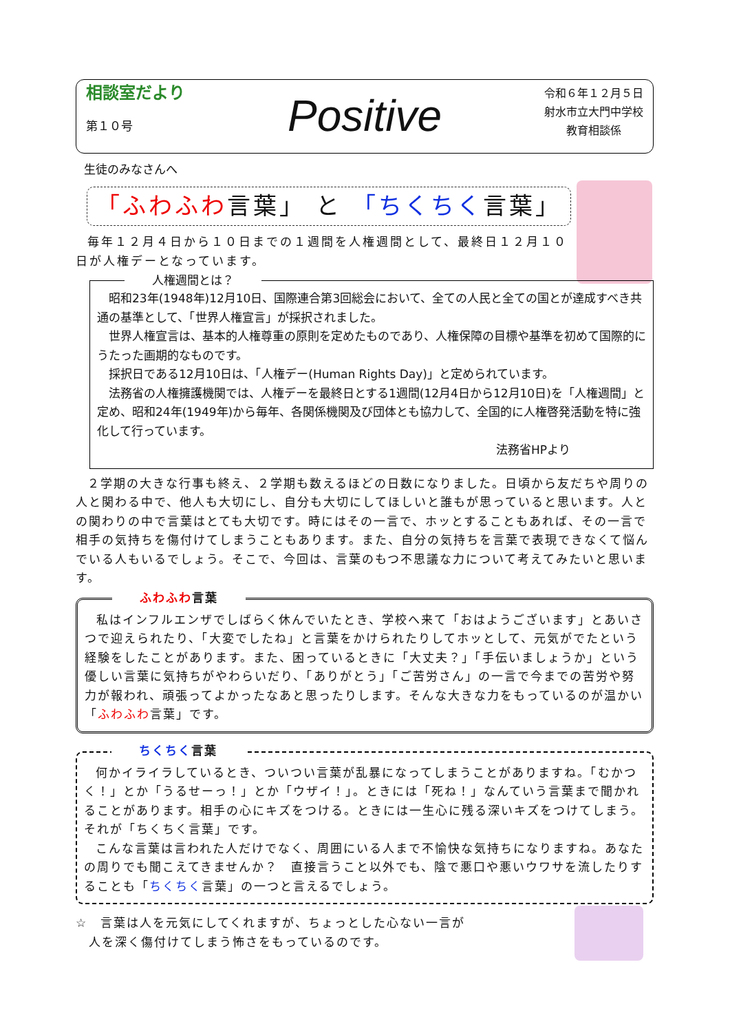相談室だより
第１０号
Positive
令和６年１２月５日
射水市立大門中学校
教育相談係
生徒のみなさんへ
「ふわふわ言葉」 と 「ちくちく言葉」
毎年１２月４日から１０日までの１週間を人権週間として、最終日１２月１０日が人権デーとなっています。
人権週間とは？
昭和23年(1948年)12月10日、国際連合第3回総会において、全ての人民と全ての国とが達成すべき共通の基準として、「世界人権宣言」が採択されました。
世界人権宣言は、基本的人権尊重の原則を定めたものであり、人権保障の目標や基準を初めて国際的にうたった画期的なものです。
採択日である12月10日は、「人権デー(Human Rights Day)」と定められています。
法務省の人権擁護機関では、人権デーを最終日とする1週間(12月4日から12月10日)を「人権週間」と定め、昭和24年(1949年)から毎年、各関係機関及び団体とも協力して、全国的に人権啓発活動を特に強化して行っています。
法務省HPより
２学期の大きな行事も終え、２学期も数えるほどの日数になりました。日頃から友だちや周りの人と関わる中で、他人も大切にし、自分も大切にしてほしいと誰もが思っていると思います。人との関わりの中で言葉はとても大切です。時にはその一言で、ホッとすることもあれば、その一言で相手の気持ちを傷付けてしまうこともあります。また、自分の気持ちを言葉で表現できなくて悩んでいる人もいるでしょう。そこで、今回は、言葉のもつ不思議な力について考えてみたいと思います。
ふわふわ言葉
私はインフルエンザでしばらく休んでいたとき、学校へ来て「おはようございます」とあいさつで迎えられたり、「大変でしたね」と言葉をかけられたりしてホッとして、元気がでたという経験をしたことがあります。また、困っているときに「大丈夫？」「手伝いましょうか」という優しい言葉に気持ちがやわらいだり、「ありがとう」「ご苦労さん」の一言で今までの苦労や努力が報われ、頑張ってよかったなあと思ったりします。そんな大きな力をもっているのが温かい「ふわふわ言葉」です。
ちくちく言葉
何かイライラしているとき、ついつい言葉が乱暴になってしまうことがありますね。「むかつく！」とか「うるせーっ！」とか「ウザイ！」。ときには「死ね！」なんていう言葉まで聞かれることがあります。相手の心にキズをつける。ときには一生心に残る深いキズをつけてしまう。それが「ちくちく言葉」です。
こんな言葉は言われた人だけでなく、周囲にいる人まで不愉快な気持ちになりますね。あなたの周りでも聞こえてきませんか？　直接言うこと以外でも、陰で悪口や悪いウワサを流したりすることも「ちくちく言葉」の一つと言えるでしょう。
☆　言葉は人を元気にしてくれますが、ちょっとした心ない一言が
　人を深く傷付けてしまう怖さをもっているのです。